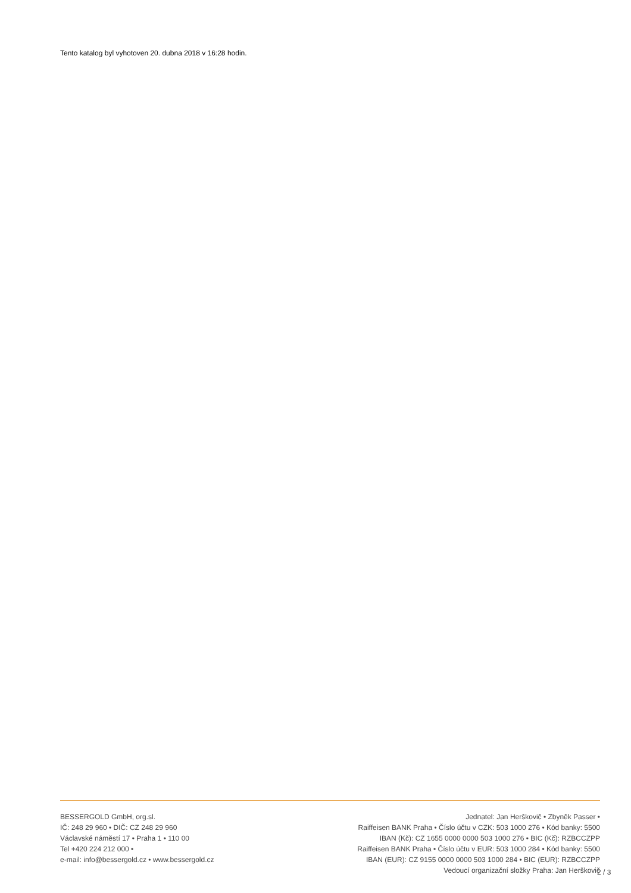Tento katalog byl vyhotoven 20. dubna 2018 v 16:28 hodin.
BESSERGOLD GmbH, org.sl.
IČ: 248 29 960 • DIČ: CZ 248 29 960
Václavské náměstí 17 • Praha 1 • 110 00
Tel +420 224 212 000 •
e-mail: info@bessergold.cz • www.bessergold.cz
Jednatel: Jan Herškovič • Zbyněk Passer •
Raiffeisen BANK Praha • Číslo účtu v CZK: 503 1000 276 • Kód banky: 5500
IBAN (Kč): CZ 1655 0000 0000 503 1000 276 • BIC (Kč): RZBCCZPP
Raiffeisen BANK Praha • Číslo účtu v EUR: 503 1000 284 • Kód banky: 5500
IBAN (EUR): CZ 9155 0000 0000 503 1000 284 • BIC (EUR): RZBCCZPP
Vedoucí organizační složky Praha: Jan Herškovič
2 / 3